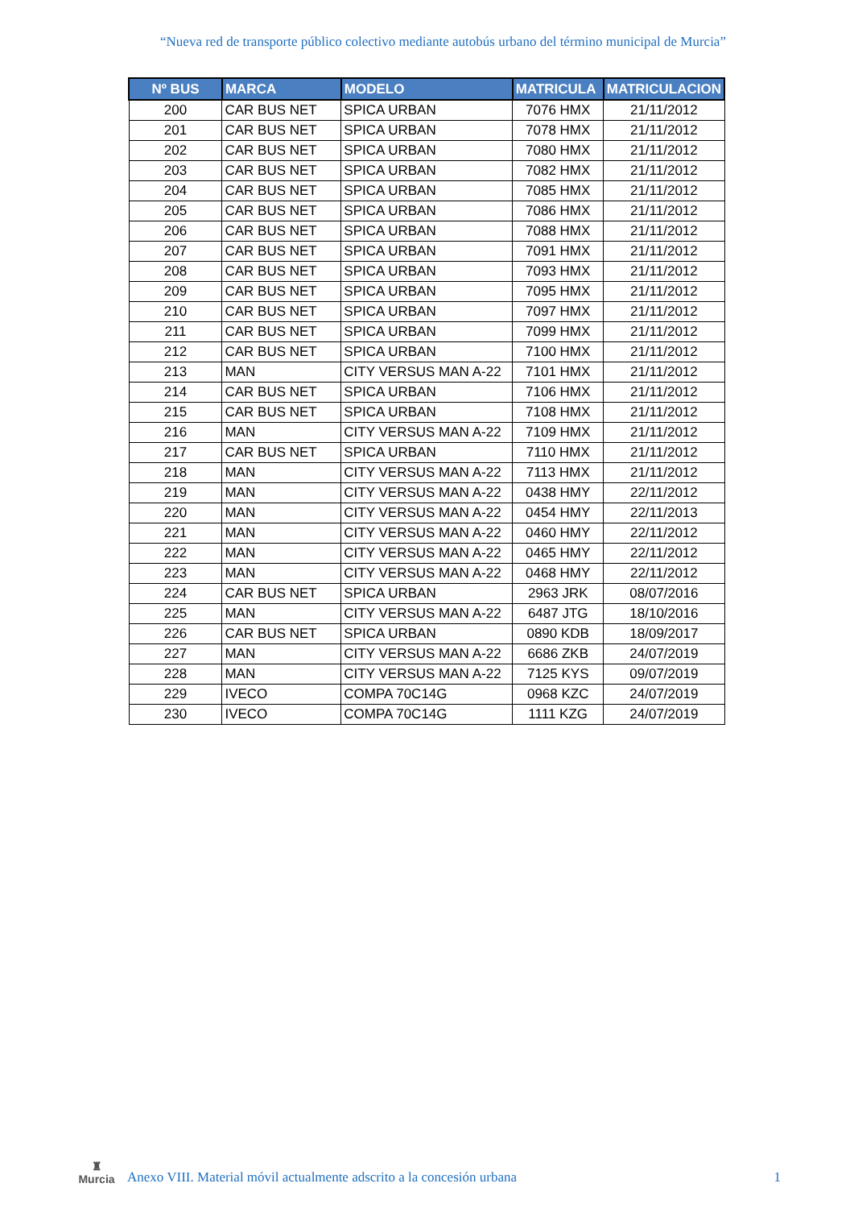“Nueva red de transporte público colectivo mediante autobús urbano del término municipal de Murcia”
| Nº BUS | MARCA | MODELO | MATRICULA | MATRICULACION |
| --- | --- | --- | --- | --- |
| 200 | CAR BUS NET | SPICA URBAN | 7076 HMX | 21/11/2012 |
| 201 | CAR BUS NET | SPICA URBAN | 7078 HMX | 21/11/2012 |
| 202 | CAR BUS NET | SPICA URBAN | 7080 HMX | 21/11/2012 |
| 203 | CAR BUS NET | SPICA URBAN | 7082 HMX | 21/11/2012 |
| 204 | CAR BUS NET | SPICA URBAN | 7085 HMX | 21/11/2012 |
| 205 | CAR BUS NET | SPICA URBAN | 7086 HMX | 21/11/2012 |
| 206 | CAR BUS NET | SPICA URBAN | 7088 HMX | 21/11/2012 |
| 207 | CAR BUS NET | SPICA URBAN | 7091 HMX | 21/11/2012 |
| 208 | CAR BUS NET | SPICA URBAN | 7093 HMX | 21/11/2012 |
| 209 | CAR BUS NET | SPICA URBAN | 7095 HMX | 21/11/2012 |
| 210 | CAR BUS NET | SPICA URBAN | 7097 HMX | 21/11/2012 |
| 211 | CAR BUS NET | SPICA URBAN | 7099 HMX | 21/11/2012 |
| 212 | CAR BUS NET | SPICA URBAN | 7100 HMX | 21/11/2012 |
| 213 | MAN | CITY VERSUS MAN A-22 | 7101 HMX | 21/11/2012 |
| 214 | CAR BUS NET | SPICA URBAN | 7106 HMX | 21/11/2012 |
| 215 | CAR BUS NET | SPICA URBAN | 7108 HMX | 21/11/2012 |
| 216 | MAN | CITY VERSUS MAN A-22 | 7109 HMX | 21/11/2012 |
| 217 | CAR BUS NET | SPICA URBAN | 7110 HMX | 21/11/2012 |
| 218 | MAN | CITY VERSUS MAN A-22 | 7113 HMX | 21/11/2012 |
| 219 | MAN | CITY VERSUS MAN A-22 | 0438 HMY | 22/11/2012 |
| 220 | MAN | CITY VERSUS MAN A-22 | 0454 HMY | 22/11/2013 |
| 221 | MAN | CITY VERSUS MAN A-22 | 0460 HMY | 22/11/2012 |
| 222 | MAN | CITY VERSUS MAN A-22 | 0465 HMY | 22/11/2012 |
| 223 | MAN | CITY VERSUS MAN A-22 | 0468 HMY | 22/11/2012 |
| 224 | CAR BUS NET | SPICA URBAN | 2963 JRK | 08/07/2016 |
| 225 | MAN | CITY VERSUS MAN A-22 | 6487 JTG | 18/10/2016 |
| 226 | CAR BUS NET | SPICA URBAN | 0890 KDB | 18/09/2017 |
| 227 | MAN | CITY VERSUS MAN A-22 | 6686 ZKB | 24/07/2019 |
| 228 | MAN | CITY VERSUS MAN A-22 | 7125 KYS | 09/07/2019 |
| 229 | IVECO | COMPA 70C14G | 0968 KZC | 24/07/2019 |
| 230 | IVECO | COMPA 70C14G | 1111 KZG | 24/07/2019 |
♜
Murcia
Anexo VIII. Material móvil actualmente adscrito a la concesión urbana
1